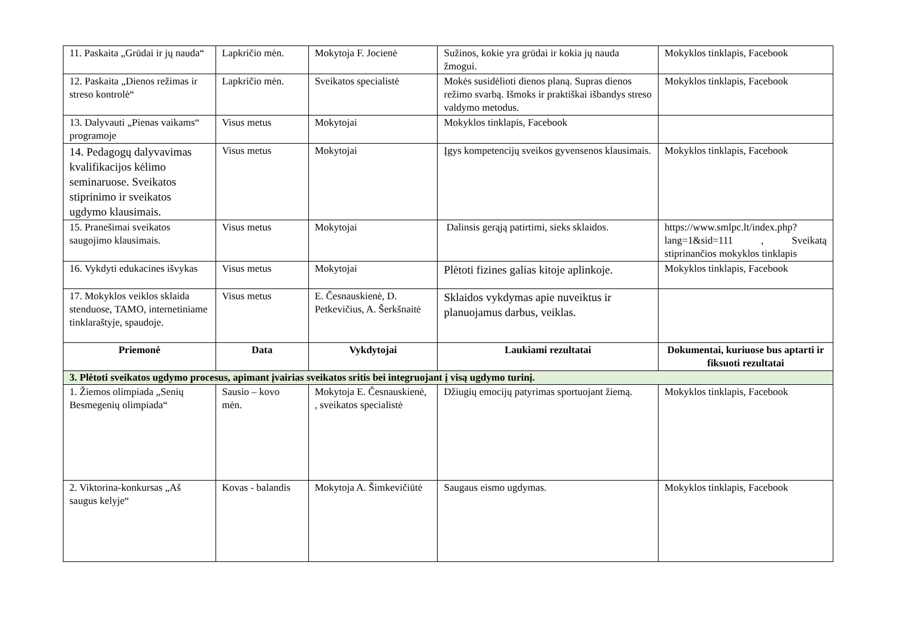| 11. Paskaita „Grūdai ir jų naudа“ | Lapkričio mėn. | Mokytoja F. Jocienė | Sužinos, kokie yra grūdai ir kokia jų nauda žmogui. | Mokyklos tinklapis, Facebook |
| 12. Paskaita „Dienos režimas ir streso kontrolė“ | Lapkričio mėn. | Sveikatos specialistė | Mokės susidėlioti dienos planą. Supras dienos režimo svarbą. Išmoks ir praktiškai išbandys streso valdymo metodus. | Mokyklos tinklapis, Facebook |
| 13. Dalyvauti „Pienas vaikams“ programoje | Visus metus | Mokytojai | Mokyklos tinklapis, Facebook | |
| 14. Pedagogų dalyvavimas kvalifikacijos kėlimo seminaruose. Sveikatos stiprinimo ir sveikatos ugdymo klausimais. | Visus metus | Mokytojai | Įgys kompetencijų sveikos gyvensenos klausimais. | Mokyklos tinklapis, Facebook |
| 15. Pranešimai sveikatos saugojimo klausimais. | Visus metus | Mokytojai | Dalinsis gerąją patirtimi, sieks sklaidos. | https://www.smlpc.lt/index.php?lang=1&sid=111 , Sveikatą stiprinančios mokyklos tinklapis |
| 16. Vykdyti edukacines išvykas | Visus metus | Mokytojai | Plėtoti fizines galias kitoje aplinkoje. | Mokyklos tinklapis, Facebook |
| 17. Mokyklos veiklos sklaida stenduose, TAMO, internetiniame tinklaraštyje, spaudoje. | Visus metus | E. Česnauskienė, D. Petkevičius, A. Šerkšnaitė | Sklaidos vykdymas apie nuveiktus ir planuojamus darbus, veiklas. | |
| Priemonė | Data | Vykdytojai | Laukiami rezultatai | Dokumentai, kuriuose bus aptarti ir fiksuoti rezultatai |
| 3. Plėtoti sveikatos ugdymo procesus, apimant įvairias sveikatos sritis bei integruojant į visą ugdymo turinį. | | | | |
| 1. Žiemos olimpiada „Senių Besmegenių olimpiada“ | Sausio – kovo mėn. | Mokytoja E. Česnauskienė, , sveikatos specialistė | Džiugių emocijų patyrimas sportuojant žiemą. | Mokyklos tinklapis, Facebook |
| 2. Viktorina-konkursas „Aš saugus kelyje“ | Kovas - balandis | Mokytoja A. Šimkevičiūtė | Saugaus eismo ugdymas. | Mokyklos tinklapis, Facebook |